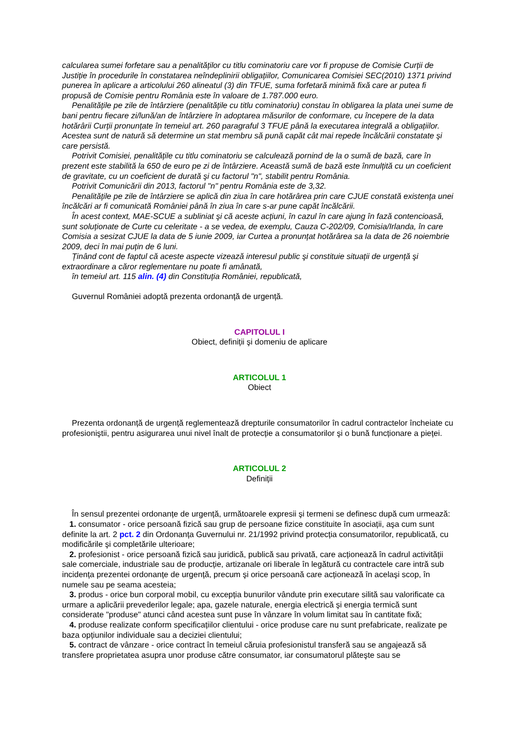calcularea sumei forfetare sau a penalităților cu titlu cominatoriu care vor fi propuse de Comisie Curții de Justiție în procedurile în constatarea neîndeplinirii obligațiilor, Comunicarea Comisiei SEC(2010) 1371 privind punerea în aplicare a articolului 260 alineatul (3) din TFUE, suma forfetară minimă fixă care ar putea fi propusă de Comisie pentru România este în valoare de 1.787.000 euro.
Penalitățile pe zile de întârziere (penalitățile cu titlu cominatoriu) constau în obligarea la plata unei sume de bani pentru fiecare zi/lună/an de întârziere în adoptarea măsurilor de conformare, cu începere de la data hotărârii Curții pronunțate în temeiul art. 260 paragraful 3 TFUE până la executarea integrală a obligațiilor. Acestea sunt de natură să determine un stat membru să pună capăt cât mai repede încălcării constatate şi care persistă.
Potrivit Comisiei, penalitățile cu titlu cominatoriu se calculează pornind de la o sumă de bază, care în prezent este stabilită la 650 de euro pe zi de întârziere. Această sumă de bază este înmulțită cu un coeficient de gravitate, cu un coeficient de durată şi cu factorul "n", stabilit pentru România.
Potrivit Comunicării din 2013, factorul "n" pentru România este de 3,32.
Penalitățile pe zile de întârziere se aplică din ziua în care hotărârea prin care CJUE constată existența unei încălcări ar fi comunicată României până în ziua în care s-ar pune capăt încălcării.
În acest context, MAE-SCUE a subliniat şi că aceste acțiuni, în cazul în care ajung în fază contencioasă, sunt soluționate de Curte cu celeritate - a se vedea, de exemplu, Cauza C-202/09, Comisia/Irlanda, în care Comisia a sesizat CJUE la data de 5 iunie 2009, iar Curtea a pronunțat hotărârea sa la data de 26 noiembrie 2009, deci în mai puțin de 6 luni.
Ținând cont de faptul că aceste aspecte vizează interesul public şi constituie situații de urgență şi extraordinare a căror reglementare nu poate fi amânată,
în temeiul art. 115 alin. (4) din Constituția României, republicată,
Guvernul României adoptă prezenta ordonanță de urgență.
CAPITOLUL I
Obiect, definiții şi domeniu de aplicare
ARTICOLUL 1
Obiect
Prezenta ordonanță de urgență reglementează drepturile consumatorilor în cadrul contractelor încheiate cu profesioniştii, pentru asigurarea unui nivel înalt de protecție a consumatorilor şi o bună funcționare a pieței.
ARTICOLUL 2
Definiții
În sensul prezentei ordonanțe de urgență, următoarele expresii şi termeni se definesc după cum urmează:
1. consumator - orice persoană fizică sau grup de persoane fizice constituite în asociații, aşa cum sunt definite la art. 2 pct. 2 din Ordonanța Guvernului nr. 21/1992 privind protecția consumatorilor, republicată, cu modificările şi completările ulterioare;
2. profesionist - orice persoană fizică sau juridică, publică sau privată, care acționează în cadrul activității sale comerciale, industriale sau de producție, artizanale ori liberale în legătură cu contractele care intră sub incidența prezentei ordonanțe de urgență, precum şi orice persoană care acționează în acelaşi scop, în numele sau pe seama acesteia;
3. produs - orice bun corporal mobil, cu excepția bunurilor vândute prin executare silită sau valorificate ca urmare a aplicării prevederilor legale; apa, gazele naturale, energia electrică şi energia termică sunt considerate "produse" atunci când acestea sunt puse în vânzare în volum limitat sau în cantitate fixă;
4. produse realizate conform specificațiilor clientului - orice produse care nu sunt prefabricate, realizate pe baza opțiunilor individuale sau a deciziei clientului;
5. contract de vânzare - orice contract în temeiul căruia profesionistul transferă sau se angajează să transfere proprietatea asupra unor produse către consumator, iar consumatorul plăteşte sau se